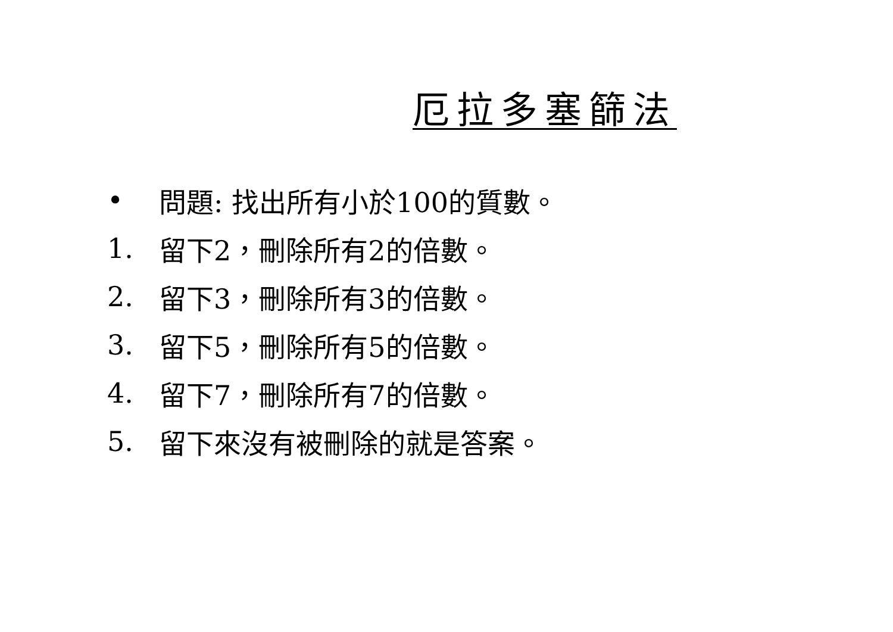厄拉多塞篩法
• 問題: 找出所有小於100的質數。
1. 留下2，刪除所有2的倍數。
2. 留下3，刪除所有3的倍數。
3. 留下5，刪除所有5的倍數。
4. 留下7，刪除所有7的倍數。
5. 留下來沒有被刪除的就是答案。